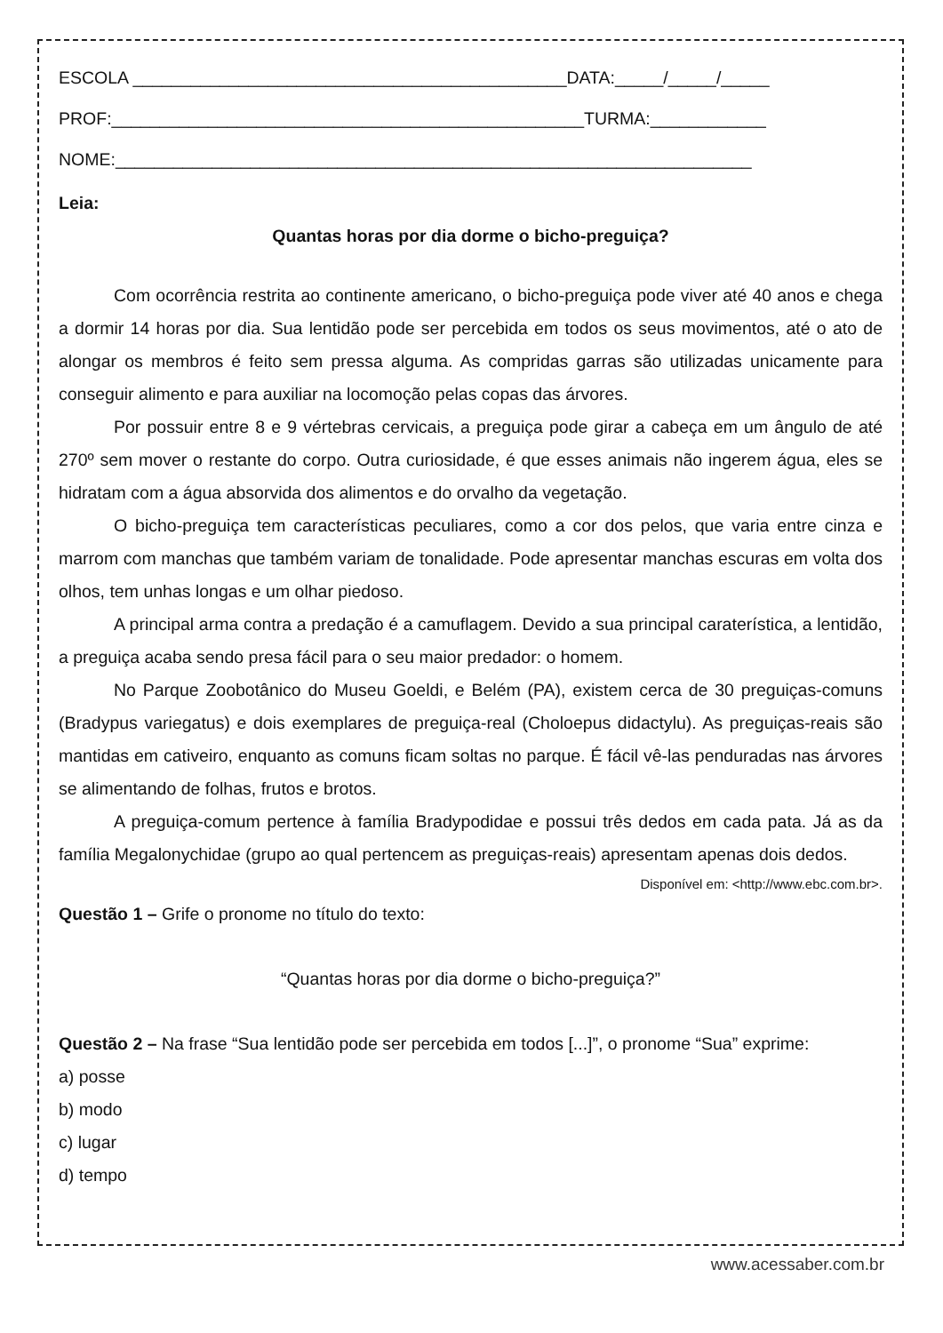ESCOLA _____________________________________________DATA:_____/_____/_____
PROF:_________________________________________________TURMA:____________
NOME:__________________________________________________________________
Leia:
Quantas horas por dia dorme o bicho-preguiça?
Com ocorrência restrita ao continente americano, o bicho-preguiça pode viver até 40 anos e chega a dormir 14 horas por dia. Sua lentidão pode ser percebida em todos os seus movimentos, até o ato de alongar os membros é feito sem pressa alguma. As compridas garras são utilizadas unicamente para conseguir alimento e para auxiliar na locomoção pelas copas das árvores.
Por possuir entre 8 e 9 vértebras cervicais, a preguiça pode girar a cabeça em um ângulo de até 270º sem mover o restante do corpo. Outra curiosidade, é que esses animais não ingerem água, eles se hidratam com a água absorvida dos alimentos e do orvalho da vegetação.
O bicho-preguiça tem características peculiares, como a cor dos pelos, que varia entre cinza e marrom com manchas que também variam de tonalidade. Pode apresentar manchas escuras em volta dos olhos, tem unhas longas e um olhar piedoso.
A principal arma contra a predação é a camuflagem. Devido a sua principal caraterística, a lentidão, a preguiça acaba sendo presa fácil para o seu maior predador: o homem.
No Parque Zoobotânico do Museu Goeldi, e Belém (PA), existem cerca de 30 preguiças-comuns (Bradypus variegatus) e dois exemplares de preguiça-real (Choloepus didactylu). As preguiças-reais são mantidas em cativeiro, enquanto as comuns ficam soltas no parque. É fácil vê-las penduradas nas árvores se alimentando de folhas, frutos e brotos.
A preguiça-comum pertence à família Bradypodidae e possui três dedos em cada pata. Já as da família Megalonychidae (grupo ao qual pertencem as preguiças-reais) apresentam apenas dois dedos.
Disponível em: <http://www.ebc.com.br>.
Questão 1 – Grife o pronome no título do texto:
“Quantas horas por dia dorme o bicho-preguiça?”
Questão 2 – Na frase “Sua lentidão pode ser percebida em todos [...]”, o pronome “Sua” exprime:
a) posse
b) modo
c) lugar
d) tempo
www.acessaber.com.br